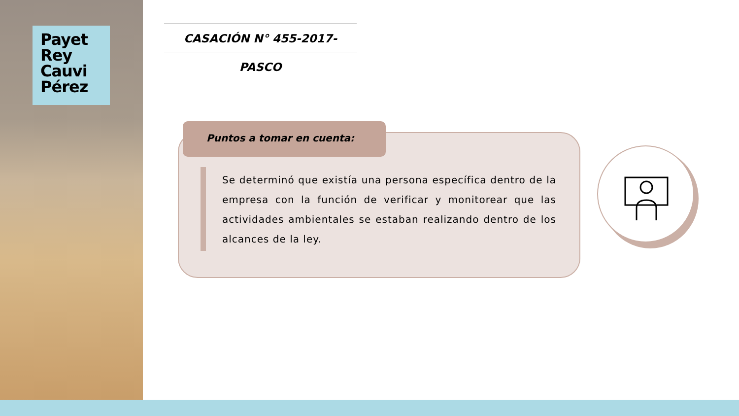Payet
Rey
Cauvi
Pérez
CASACIÓN N° 455-2017-PASCO
Puntos a tomar en cuenta:
Se determinó que existía una persona específica dentro de la empresa con la función de verificar y monitorear que las actividades ambientales se estaban realizando dentro de los alcances de la ley.